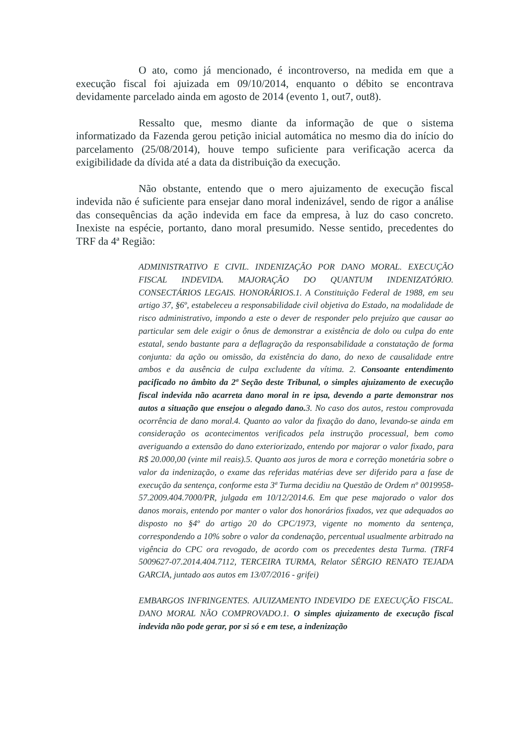O ato, como já mencionado, é incontroverso, na medida em que a execução fiscal foi ajuizada em 09/10/2014, enquanto o débito se encontrava devidamente parcelado ainda em agosto de 2014 (evento 1, out7, out8).
Ressalto que, mesmo diante da informação de que o sistema informatizado da Fazenda gerou petição inicial automática no mesmo dia do início do parcelamento (25/08/2014), houve tempo suficiente para verificação acerca da exigibilidade da dívida até a data da distribuição da execução.
Não obstante, entendo que o mero ajuizamento de execução fiscal indevida não é suficiente para ensejar dano moral indenizável, sendo de rigor a análise das consequências da ação indevida em face da empresa, à luz do caso concreto. Inexiste na espécie, portanto, dano moral presumido. Nesse sentido, precedentes do TRF da 4ª Região:
ADMINISTRATIVO E CIVIL. INDENIZAÇÃO POR DANO MORAL. EXECUÇÃO FISCAL INDEVIDA. MAJORAÇÃO DO QUANTUM INDENIZATÓRIO. CONSECTÁRIOS LEGAIS. HONORÁRIOS.1. A Constituição Federal de 1988, em seu artigo 37, §6º, estabeleceu a responsabilidade civil objetiva do Estado, na modalidade de risco administrativo, impondo a este o dever de responder pelo prejuízo que causar ao particular sem dele exigir o ônus de demonstrar a existência de dolo ou culpa do ente estatal, sendo bastante para a deflagração da responsabilidade a constatação de forma conjunta: da ação ou omissão, da existência do dano, do nexo de causalidade entre ambos e da ausência de culpa excludente da vítima. 2. Consoante entendimento pacificado no âmbito da 2ª Seção deste Tribunal, o simples ajuizamento de execução fiscal indevida não acarreta dano moral in re ipsa, devendo a parte demonstrar nos autos a situação que ensejou o alegado dano. 3. No caso dos autos, restou comprovada ocorrência de dano moral.4. Quanto ao valor da fixação do dano, levando-se ainda em consideração os acontecimentos verificados pela instrução processual, bem como averiguando a extensão do dano exteriorizado, entendo por majorar o valor fixado, para R$ 20.000,00 (vinte mil reais).5. Quanto aos juros de mora e correção monetária sobre o valor da indenização, o exame das referidas matérias deve ser diferido para a fase de execução da sentença, conforme esta 3ª Turma decidiu na Questão de Ordem nº 0019958-57.2009.404.7000/PR, julgada em 10/12/2014.6. Em que pese majorado o valor dos danos morais, entendo por manter o valor dos honorários fixados, vez que adequados ao disposto no §4º do artigo 20 do CPC/1973, vigente no momento da sentença, correspondendo a 10% sobre o valor da condenação, percentual usualmente arbitrado na vigência do CPC ora revogado, de acordo com os precedentes desta Turma. (TRF4 5009627-07.2014.404.7112, TERCEIRA TURMA, Relator SÉRGIO RENATO TEJADA GARCIA, juntado aos autos em 13/07/2016 - grifei)
EMBARGOS INFRINGENTES. AJUIZAMENTO INDEVIDO DE EXECUÇÃO FISCAL. DANO MORAL NÃO COMPROVADO.1. O simples ajuizamento de execução fiscal indevida não pode gerar, por si só e em tese, a indenização